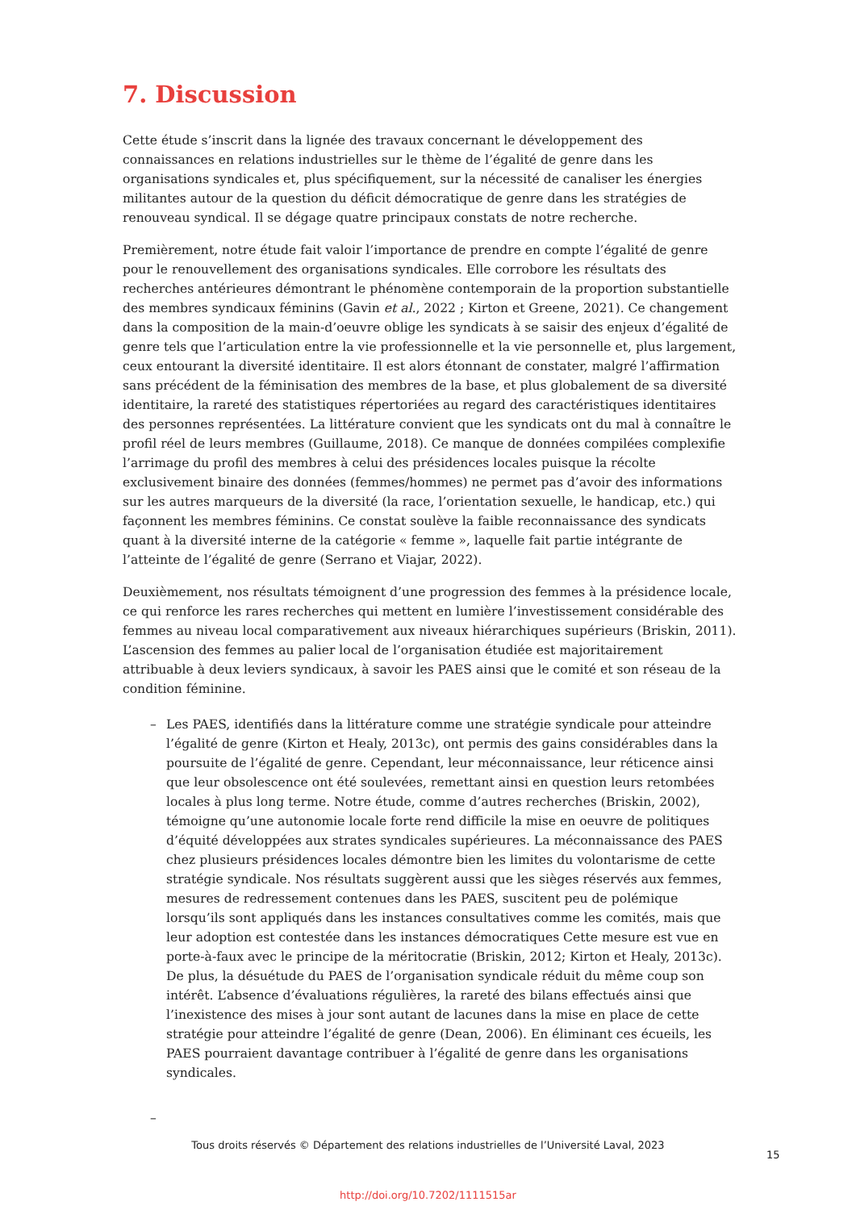7. Discussion
Cette étude s’inscrit dans la lignée des travaux concernant le développement des connaissances en relations industrielles sur le thème de l’égalité de genre dans les organisations syndicales et, plus spécifiquement, sur la nécessité de canaliser les énergies militantes autour de la question du déficit démocratique de genre dans les stratégies de renouveau syndical. Il se dégage quatre principaux constats de notre recherche.
Premièrement, notre étude fait valoir l’importance de prendre en compte l’égalité de genre pour le renouvellement des organisations syndicales. Elle corrobore les résultats des recherches antérieures démontrant le phénomène contemporain de la proportion substantielle des membres syndicaux féminins (Gavin et al., 2022 ; Kirton et Greene, 2021). Ce changement dans la composition de la main-d’oeuvre oblige les syndicats à se saisir des enjeux d’égalité de genre tels que l’articulation entre la vie professionnelle et la vie personnelle et, plus largement, ceux entourant la diversité identitaire. Il est alors étonnant de constater, malgré l’affirmation sans précédent de la féminisation des membres de la base, et plus globalement de sa diversité identitaire, la rareté des statistiques répertoriées au regard des caractéristiques identitaires des personnes représentées. La littérature convient que les syndicats ont du mal à connaître le profil réel de leurs membres (Guillaume, 2018). Ce manque de données compilées complexifie l’arrimage du profil des membres à celui des présidences locales puisque la récolte exclusivement binaire des données (femmes/hommes) ne permet pas d’avoir des informations sur les autres marqueurs de la diversité (la race, l’orientation sexuelle, le handicap, etc.) qui façonnent les membres féminins. Ce constat soulève la faible reconnaissance des syndicats quant à la diversité interne de la catégorie « femme », laquelle fait partie intégrante de l’atteinte de l’égalité de genre (Serrano et Viajar, 2022).
Deuxièmement, nos résultats témoignent d’une progression des femmes à la présidence locale, ce qui renforce les rares recherches qui mettent en lumière l’investissement considérable des femmes au niveau local comparativement aux niveaux hiérarchiques supérieurs (Briskin, 2011). L’ascension des femmes au palier local de l’organisation étudiée est majoritairement attribuable à deux leviers syndicaux, à savoir les PAES ainsi que le comité et son réseau de la condition féminine.
– Les PAES, identifiés dans la littérature comme une stratégie syndicale pour atteindre l’égalité de genre (Kirton et Healy, 2013c), ont permis des gains considérables dans la poursuite de l’égalité de genre. Cependant, leur méconnaissance, leur réticence ainsi que leur obsolescence ont été soulevées, remettant ainsi en question leurs retombées locales à plus long terme. Notre étude, comme d’autres recherches (Briskin, 2002), témoigne qu’une autonomie locale forte rend difficile la mise en oeuvre de politiques d’équité développées aux strates syndicales supérieures. La méconnaissance des PAES chez plusieurs présidences locales démontre bien les limites du volontarisme de cette stratégie syndicale. Nos résultats suggèrent aussi que les sièges réservés aux femmes, mesures de redressement contenues dans les PAES, suscitent peu de polémique lorsqu’ils sont appliqués dans les instances consultatives comme les comités, mais que leur adoption est contestée dans les instances démocratiques Cette mesure est vue en porte-à-faux avec le principe de la méritocratie (Briskin, 2012; Kirton et Healy, 2013c). De plus, la désuétude du PAES de l’organisation syndicale réduit du même coup son intérêt. L’absence d’évaluations régulières, la rareté des bilans effectués ainsi que l’inexistence des mises à jour sont autant de lacunes dans la mise en place de cette stratégie pour atteindre l’égalité de genre (Dean, 2006). En éliminant ces écueils, les PAES pourraient davantage contribuer à l’égalité de genre dans les organisations syndicales.
–
Tous droits réservés © Département des relations industrielles de l’Université Laval, 2023
15
http://doi.org/10.7202/1111515ar